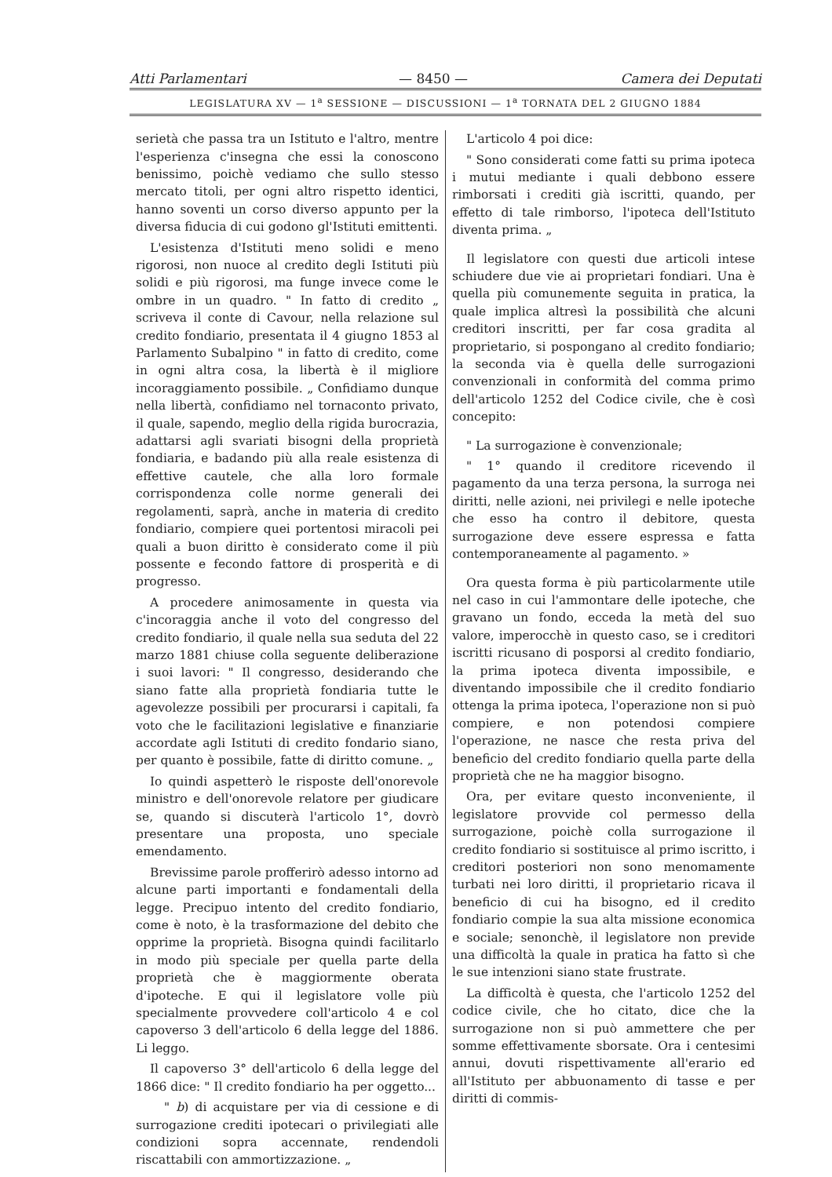Atti Parlamentari — 8450 — Camera dei Deputati
LEGISLATURA XV — 1<sup>a</sup> SESSIONE — DISCUSSIONI — 1<sup>a</sup> TORNATA DEL 2 GIUGNO 1884
serietà che passa tra un Istituto e l'altro, mentre l'esperienza c'insegna che essi la conoscono benissimo, poichè vediamo che sullo stesso mercato titoli, per ogni altro rispetto identici, hanno soventi un corso diverso appunto per la diversa fiducia di cui godono gl'Istituti emittenti.
L'esistenza d'Istituti meno solidi e meno rigorosi, non nuoce al credito degli Istituti più solidi e più rigorosi, ma funge invece come le ombre in un quadro. " In fatto di credito „ scriveva il conte di Cavour, nella relazione sul credito fondiario, presentata il 4 giugno 1853 al Parlamento Subalpino " in fatto di credito, come in ogni altra cosa, la libertà è il migliore incoraggiamento possibile. „ Confidiamo dunque nella libertà, confidiamo nel tornaconto privato, il quale, sapendo, meglio della rigida burocrazia, adattarsi agli svariati bisogni della proprietà fondiaria, e badando più alla reale esistenza di effettive cautele, che alla loro formale corrispondenza colle norme generali dei regolamenti, saprà, anche in materia di credito fondiario, compiere quei portentosi miracoli pei quali a buon diritto è considerato come il più possente e fecondo fattore di prosperità e di progresso.
A procedere animosamente in questa via c'incoraggia anche il voto del congresso del credito fondiario, il quale nella sua seduta del 22 marzo 1881 chiuse colla seguente deliberazione i suoi lavori: " Il congresso, desiderando che siano fatte alla proprietà fondiaria tutte le agevolezze possibili per procurarsi i capitali, fa voto che le facilitazioni legislative e finanziarie accordate agli Istituti di credito fondario siano, per quanto è possibile, fatte di diritto comune. „
Io quindi aspetterò le risposte dell'onorevole ministro e dell'onorevole relatore per giudicare se, quando si discuterà l'articolo 1°, dovrò presentare una proposta, uno speciale emendamento.
Brevissime parole profferirò adesso intorno ad alcune parti importanti e fondamentali della legge. Precipuo intento del credito fondiario, come è noto, è la trasformazione del debito che opprime la proprietà. Bisogna quindi facilitarlo in modo più speciale per quella parte della proprietà che è maggiormente oberata d'ipoteche. E qui il legislatore volle più specialmente provvedere coll'articolo 4 e col capoverso 3 dell'articolo 6 della legge del 1886. Li leggo.
Il capoverso 3° dell'articolo 6 della legge del 1866 dice: " Il credito fondiario ha per oggetto...
" b) di acquistare per via di cessione e di surrogazione crediti ipotecari o privilegiati alle condizioni sopra accennate, rendendoli riscattabili con ammortizzazione. „
L'articolo 4 poi dice:
" Sono considerati come fatti su prima ipoteca i mutui mediante i quali debbono essere rimborsati i crediti già iscritti, quando, per effetto di tale rimborso, l'ipoteca dell'Istituto diventa prima. „
Il legislatore con questi due articoli intese schiudere due vie ai proprietari fondiari. Una è quella più comunemente seguita in pratica, la quale implica altresì la possibilità che alcuni creditori inscritti, per far cosa gradita al proprietario, si pospongano al credito fondiario; la seconda via è quella delle surrogazioni convenzionali in conformità del comma primo dell'articolo 1252 del Codice civile, che è così concepito:
" La surrogazione è convenzionale;
" 1° quando il creditore ricevendo il pagamento da una terza persona, la surroga nei diritti, nelle azioni, nei privilegi e nelle ipoteche che esso ha contro il debitore, questa surrogazione deve essere espressa e fatta contemporaneamente al pagamento. »
Ora questa forma è più particolarmente utile nel caso in cui l'ammontare delle ipoteche, che gravano un fondo, ecceda la metà del suo valore, imperocchè in questo caso, se i creditori iscritti ricusano di posporsi al credito fondiario, la prima ipoteca diventa impossibile, e diventando impossibile che il credito fondiario ottenga la prima ipoteca, l'operazione non si può compiere, e non potendosi compiere l'operazione, ne nasce che resta priva del beneficio del credito fondiario quella parte della proprietà che ne ha maggior bisogno.
Ora, per evitare questo inconveniente, il legislatore provvide col permesso della surrogazione, poichè colla surrogazione il credito fondiario si sostituisce al primo iscritto, i creditori posteriori non sono menomamente turbati nei loro diritti, il proprietario ricava il beneficio di cui ha bisogno, ed il credito fondiario compie la sua alta missione economica e sociale; senonchè, il legislatore non previde una difficoltà la quale in pratica ha fatto sì che le sue intenzioni siano state frustrate.
La difficoltà è questa, che l'articolo 1252 del codice civile, che ho citato, dice che la surrogazione non si può ammettere che per somme effettivamente sborsate. Ora i centesimi annui, dovuti rispettivamente all'erario ed all'Istituto per abbuonamento di tasse e per diritti di commis-